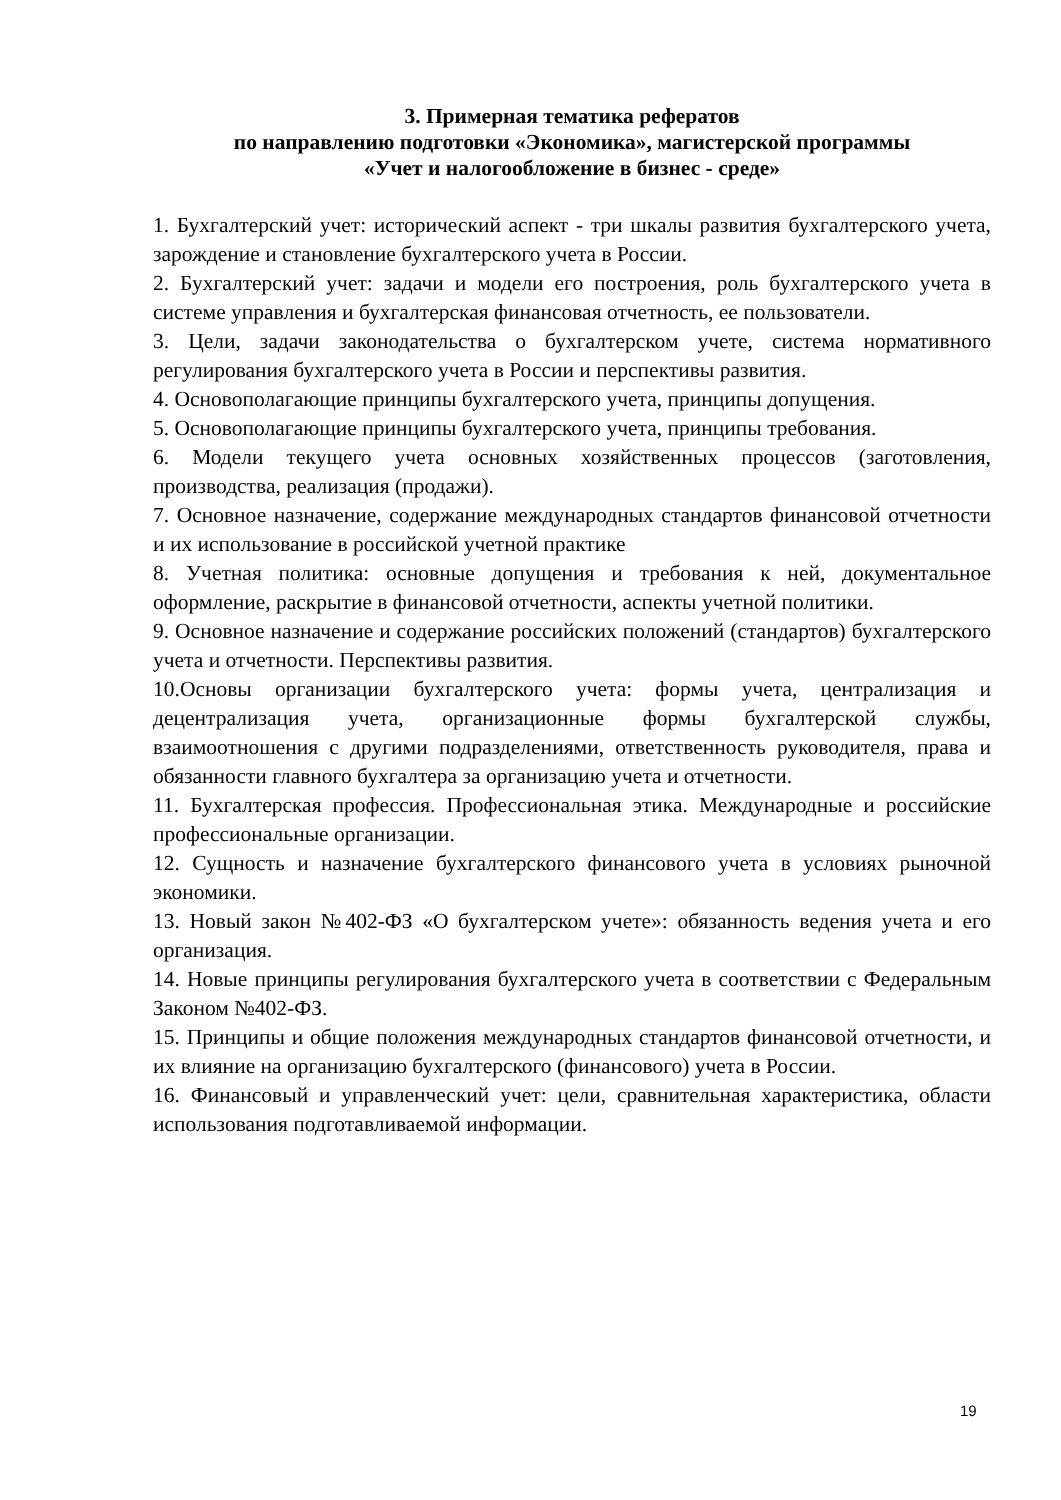3. Примерная тематика рефератов
по направлению подготовки «Экономика», магистерской программы
«Учет и налогообложение в бизнес - среде»
1. Бухгалтерский учет: исторический аспект - три шкалы развития бухгалтерского учета, зарождение и становление бухгалтерского учета в России.
2. Бухгалтерский учет: задачи и модели его построения, роль бухгалтерского учета в системе управления и бухгалтерская финансовая отчетность, ее пользователи.
3. Цели, задачи законодательства о бухгалтерском учете, система нормативного регулирования бухгалтерского учета в России и перспективы развития.
4. Основополагающие принципы бухгалтерского учета, принципы допущения.
5. Основополагающие принципы бухгалтерского учета, принципы требования.
6. Модели текущего учета основных хозяйственных процессов (заготовления, производства, реализация (продажи).
7. Основное назначение, содержание международных стандартов финансовой отчетности и их использование в российской учетной практике
8. Учетная политика: основные допущения и требования к ней, документальное оформление, раскрытие в финансовой отчетности, аспекты учетной политики.
9. Основное назначение и содержание российских положений (стандартов) бухгалтерского учета и отчетности. Перспективы развития.
10.Основы организации бухгалтерского учета: формы учета, централизация и децентрализация учета, организационные формы бухгалтерской службы, взаимоотношения с другими подразделениями, ответственность руководителя, права и обязанности главного бухгалтера за организацию учета и отчетности.
11. Бухгалтерская профессия. Профессиональная этика. Международные и российские профессиональные организации.
12. Сущность и назначение бухгалтерского финансового учета в условиях рыночной экономики.
13. Новый закон №402-ФЗ «О бухгалтерском учете»: обязанность ведения учета и его организация.
14. Новые принципы регулирования бухгалтерского учета в соответствии с Федеральным Законом №402-ФЗ.
15. Принципы и общие положения международных стандартов финансовой отчетности, и их влияние на организацию бухгалтерского (финансового) учета в России.
16. Финансовый и управленческий учет: цели, сравнительная характеристика, области использования подготавливаемой информации.
19